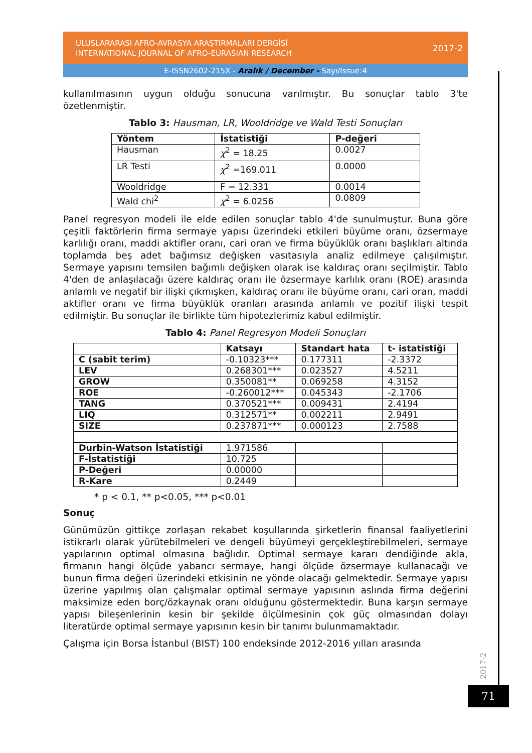ULUSLARARASI AFRO-AVRASYA ARAŞTIRMALARI DERGİSİ
INTERNATIONAL JOURNAL OF AFRO-EURASIAN RESEARCH
2017-2
E-ISSN2602-215X - Aralık / December - Sayı/Issue:4
kullanılmasının uygun olduğu sonucuna varılmıştır. Bu sonuçlar tablo 3'te özetlenmiştir.
Tablo 3: Hausman, LR, Wooldridge ve Wald Testi Sonuçları
| Yöntem | İstatistiği | P-değeri |
| --- | --- | --- |
| Hausman | χ<sup>2</sup> = 18.25 | 0.0027 |
| LR Testi | χ<sup>2</sup> =169.011 | 0.0000 |
| Wooldridge | F = 12.331 | 0.0014 |
| Wald chi<sup>2</sup> | χ<sup>2</sup> = 6.0256 | 0.0809 |
Panel regresyon modeli ile elde edilen sonuçlar tablo 4'de sunulmuştur. Buna göre çeşitli faktörlerin firma sermaye yapısı üzerindeki etkileri büyüme oranı, özsermaye karlılığı oranı, maddi aktifler oranı, cari oran ve firma büyüklük oranı başlıkları altında toplamda beş adet bağımsız değişken vasıtasıyla analiz edilmeye çalışılmıştır. Sermaye yapısını temsilen bağımlı değişken olarak ise kaldıraç oranı seçilmiştir. Tablo 4'den de anlaşılacağı üzere kaldıraç oranı ile özsermaye karlılık oranı (ROE) arasında anlamlı ve negatif bir ilişki çıkmışken, kaldıraç oranı ile büyüme oranı, cari oran, maddi aktifler oranı ve firma büyüklük oranları arasında anlamlı ve pozitif ilişki tespit edilmiştir. Bu sonuçlar ile birlikte tüm hipotezlerimiz kabul edilmiştir.
Tablo 4: Panel Regresyon Modeli Sonuçları
| | Katsayı | Standart hata | t- istatistiği |
| --- | --- | --- | --- |
| C (sabit terim) | -0.10323*** | 0.177311 | -2.3372 |
| LEV | 0.268301*** | 0.023527 | 4.5211 |
| GROW | 0.350081** | 0.069258 | 4.3152 |
| ROE | -0.260012*** | 0.045343 | -2.1706 |
| TANG | 0.370521*** | 0.009431 | 2.4194 |
| LIQ | 0.312571** | 0.002211 | 2.9491 |
| SIZE | 0.237871*** | 0.000123 | 2.7588 |
| Durbin-Watson İstatistiği | 1.971586 | | |
| F-İstatistiği | 10.725 | | |
| P-Değeri | 0.00000 | | |
| R-Kare | 0.2449 | | |
* p < 0.1, ** p<0.05, *** p<0.01
Sonuç
Günümüzün gittikçe zorlaşan rekabet koşullarında şirketlerin finansal faaliyetlerini istikrarlı olarak yürütebilmeleri ve dengeli büyümeyi gerçekleştirebilmeleri, sermaye yapılarının optimal olmasına bağlıdır. Optimal sermaye kararı dendiğinde akla, firmanın hangi ölçüde yabancı sermaye, hangi ölçüde özsermaye kullanacağı ve bunun firma değeri üzerindeki etkisinin ne yönde olacağı gelmektedir. Sermaye yapısı üzerine yapılmış olan çalışmalar optimal sermaye yapısının aslında firma değerini maksimize eden borç/özkaynak oranı olduğunu göstermektedir. Buna karşın sermaye yapısı bileşenlerinin kesin bir şekilde ölçülmesinin çok güç olmasından dolayı literatürde optimal sermaye yapısının kesin bir tanımı bulunmamaktadır.
Çalışma için Borsa İstanbul (BIST) 100 endeksinde 2012-2016 yılları arasında
2017-2
71